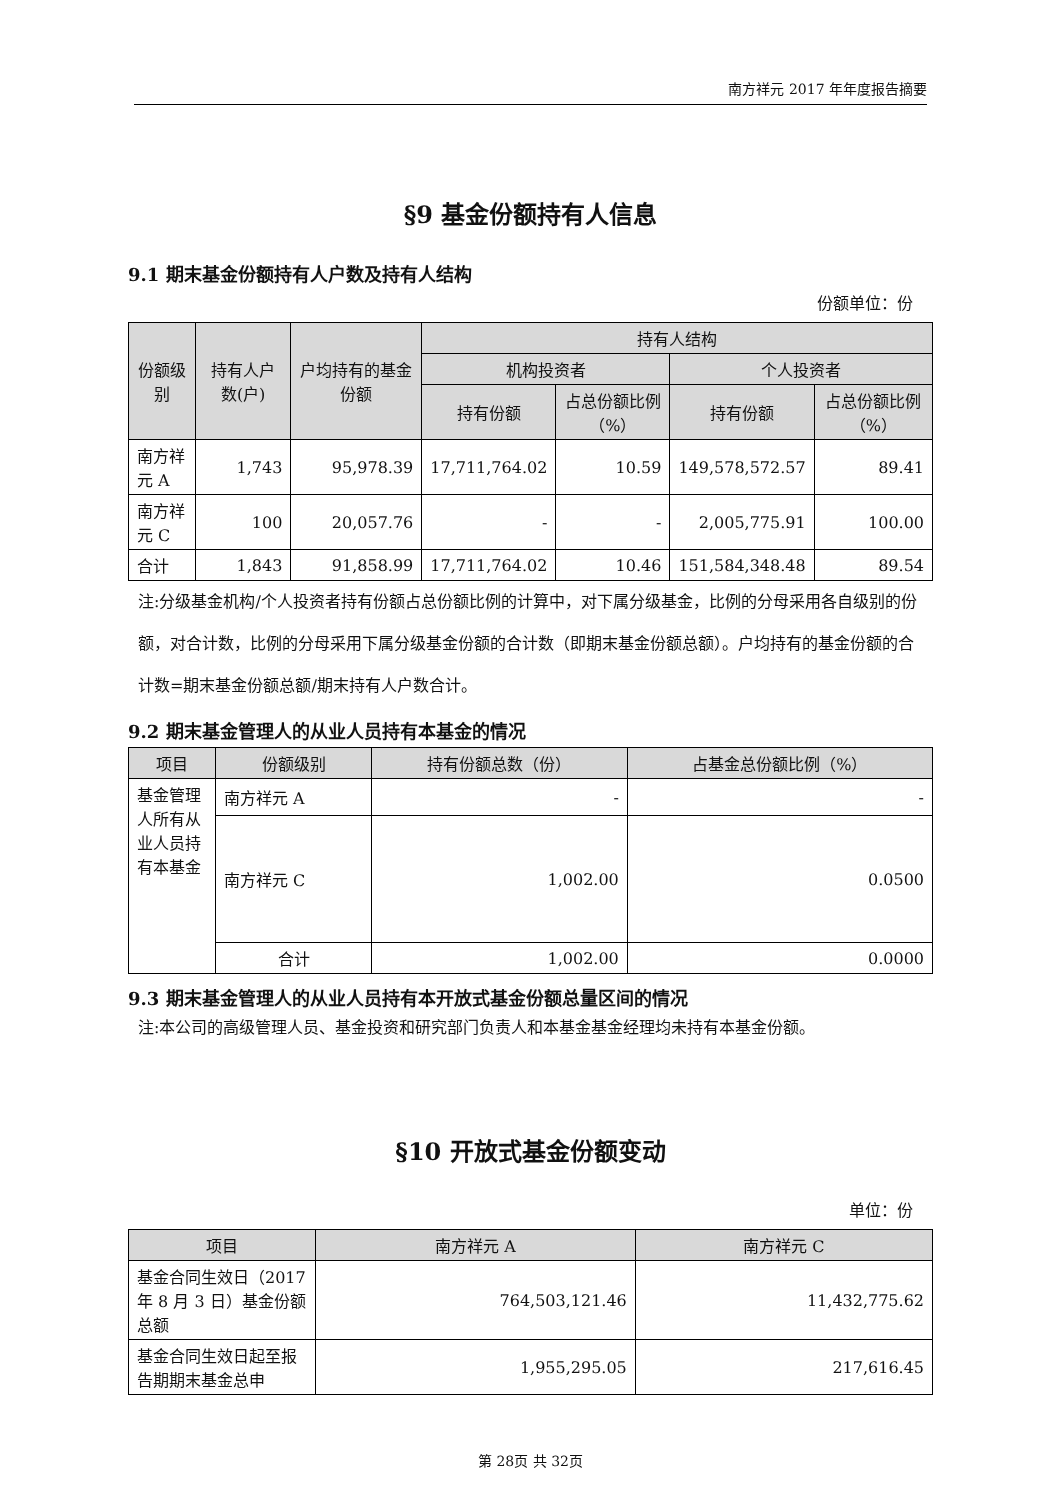南方祥元 2017 年年度报告摘要
§9 基金份额持有人信息
9.1 期末基金份额持有人户数及持有人结构
份额单位：份
| 份额级别 | 持有人户数(户) | 户均持有的基金份额 | 持有人结构 | | | |
| --- | --- | --- | --- | --- | --- | --- |
| | | | 机构投资者 | | 个人投资者 | |
| | | | 持有份额 | 占总份额比例（%） | 持有份额 | 占总份额比例（%） |
| 南方祥元 A | 1,743 | 95,978.39 | 17,711,764.02 | 10.59 | 149,578,572.57 | 89.41 |
| 南方祥元 C | 100 | 20,057.76 | - | - | 2,005,775.91 | 100.00 |
| 合计 | 1,843 | 91,858.99 | 17,711,764.02 | 10.46 | 151,584,348.48 | 89.54 |
注:分级基金机构/个人投资者持有份额占总份额比例的计算中，对下属分级基金，比例的分母采用各自级别的份额，对合计数，比例的分母采用下属分级基金份额的合计数（即期末基金份额总额）。户均持有的基金份额的合计数=期末基金份额总额/期末持有人户数合计。
9.2 期末基金管理人的从业人员持有本基金的情况
| 项目 | 份额级别 | 持有份额总数（份） | 占基金总份额比例（%） |
| --- | --- | --- | --- |
| 基金管理人所有从业人员持有本基金 | 南方祥元 A | - | - |
| | 南方祥元 C | 1,002.00 | 0.0500 |
| | 合计 | 1,002.00 | 0.0000 |
9.3 期末基金管理人的从业人员持有本开放式基金份额总量区间的情况
注:本公司的高级管理人员、基金投资和研究部门负责人和本基金基金经理均未持有本基金份额。
§10 开放式基金份额变动
单位：份
| 项目 | 南方祥元 A | 南方祥元 C |
| --- | --- | --- |
| 基金合同生效日（2017 年 8 月 3 日）基金份额总额 | 764,503,121.46 | 11,432,775.62 |
| 基金合同生效日起至报告期期末基金总申 | 1,955,295.05 | 217,616.45 |
第 28页 共 32页